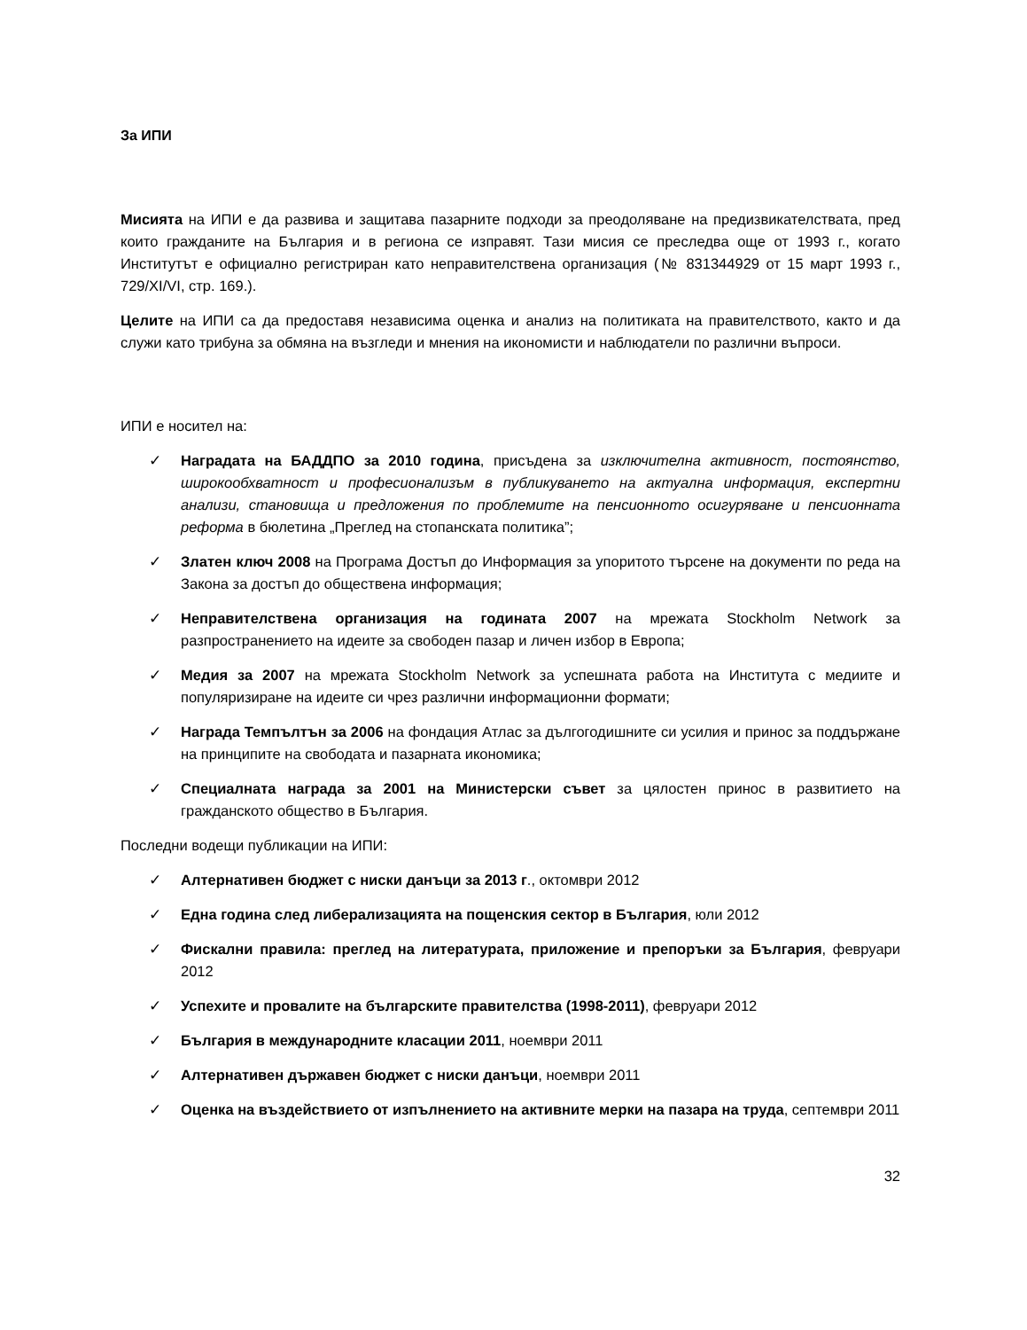За ИПИ
Мисията на ИПИ е да развива и защитава пазарните подходи за преодоляване на предизвикателствата, пред които гражданите на България и в региона се изправят. Тази мисия се преследва още от 1993 г., когато Институтът е официално регистриран като неправителствена организация (№ 831344929 от 15 март 1993 г., 729/XI/VI, стр. 169.).
Целите на ИПИ са да предоставя независима оценка и анализ на политиката на правителството, както и да служи като трибуна за обмяна на възгледи и мнения на икономисти и наблюдатели по различни въпроси.
ИПИ е носител на:
✓ Наградата на БАДДПО за 2010 година, присъдена за изключителна активност, постоянство, широкообхватност и професионализъм в публикуването на актуална информация, експертни анализи, становища и предложения по проблемите на пенсионното осигуряване и пенсионната реформа в бюлетина „Преглед на стопанската политика”;
✓ Златен ключ 2008 на Програма Достъп до Информация за упоритото търсене на документи по реда на Закона за достъп до обществена информация;
✓ Неправителствена организация на годината 2007 на мрежата Stockholm Network за разпространението на идеите за свободен пазар и личен избор в Европа;
✓ Медия за 2007 на мрежата Stockholm Network за успешната работа на Института с медиите и популяризиране на идеите си чрез различни информационни формати;
✓ Награда Темпълтън за 2006 на фондация Атлас за дългогодишните си усилия и принос за поддържане на принципите на свободата и пазарната икономика;
✓ Специалната награда за 2001 на Министерски съвет за цялостен принос в развитието на гражданското общество в България.
Последни водещи публикации на ИПИ:
✓ Алтернативен бюджет с ниски данъци за 2013 г., октомври 2012
✓ Една година след либерализацията на пощенския сектор в България, юли 2012
✓ Фискални правила: преглед на литературата, приложение и препоръки за България, февруари 2012
✓ Успехите и провалите на българските правителства (1998-2011), февруари 2012
✓ България в международните класации 2011, ноември 2011
✓ Алтернативен държавен бюджет с ниски данъци, ноември 2011
✓ Оценка на въздействието от изпълнението на активните мерки на пазара на труда, септември 2011
32